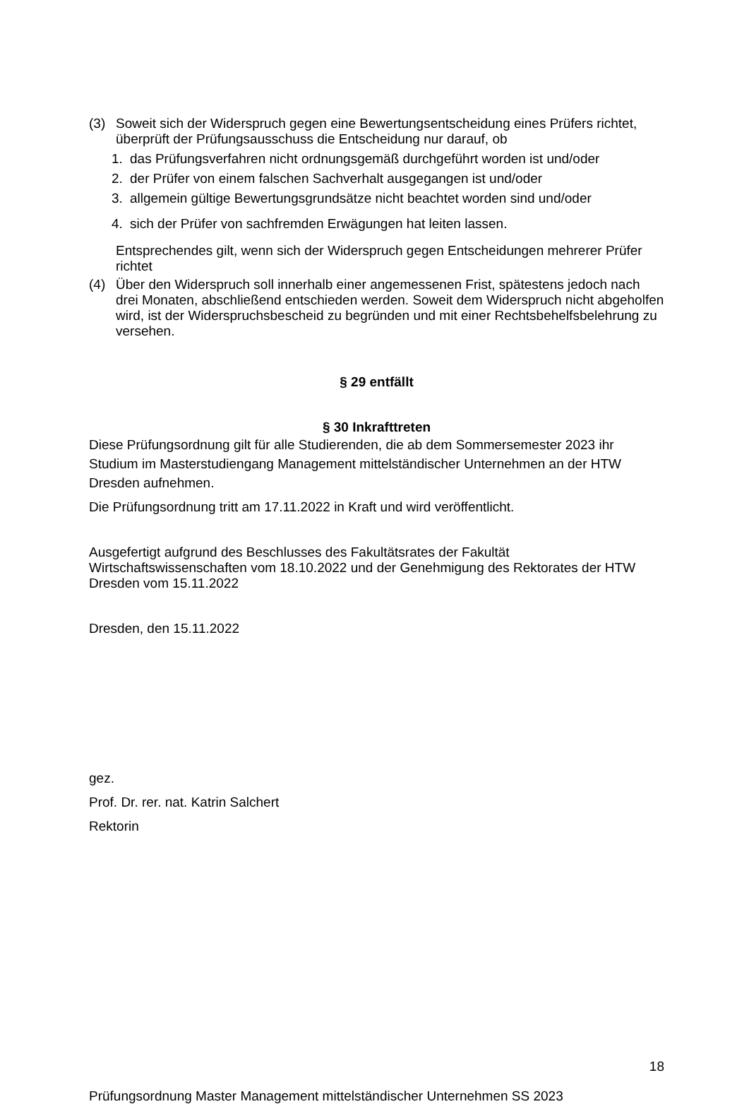(3) Soweit sich der Widerspruch gegen eine Bewertungsentscheidung eines Prüfers richtet, überprüft der Prüfungsausschuss die Entscheidung nur darauf, ob
1. das Prüfungsverfahren nicht ordnungsgemäß durchgeführt worden ist und/oder
2. der Prüfer von einem falschen Sachverhalt ausgegangen ist und/oder
3. allgemein gültige Bewertungsgrundsätze nicht beachtet worden sind und/oder
4. sich der Prüfer von sachfremden Erwägungen hat leiten lassen.
Entsprechendes gilt, wenn sich der Widerspruch gegen Entscheidungen mehrerer Prüfer richtet
(4) Über den Widerspruch soll innerhalb einer angemessenen Frist, spätestens jedoch nach drei Monaten, abschließend entschieden werden. Soweit dem Widerspruch nicht abgeholfen wird, ist der Widerspruchsbescheid zu begründen und mit einer Rechtsbehelfsbelehrung zu versehen.
§ 29 entfällt
§ 30 Inkrafttreten
Diese Prüfungsordnung gilt für alle Studierenden, die ab dem Sommersemester 2023 ihr Studium im Masterstudiengang Management mittelständischer Unternehmen an der HTW Dresden aufnehmen.
Die Prüfungsordnung tritt am 17.11.2022 in Kraft und wird veröffentlicht.
Ausgefertigt aufgrund des Beschlusses des Fakultätsrates der Fakultät Wirtschaftswissenschaften vom 18.10.2022 und der Genehmigung des Rektorates der HTW Dresden vom 15.11.2022
Dresden, den 15.11.2022
gez.
Prof. Dr. rer. nat. Katrin Salchert
Rektorin
18
Prüfungsordnung Master Management mittelständischer Unternehmen SS 2023